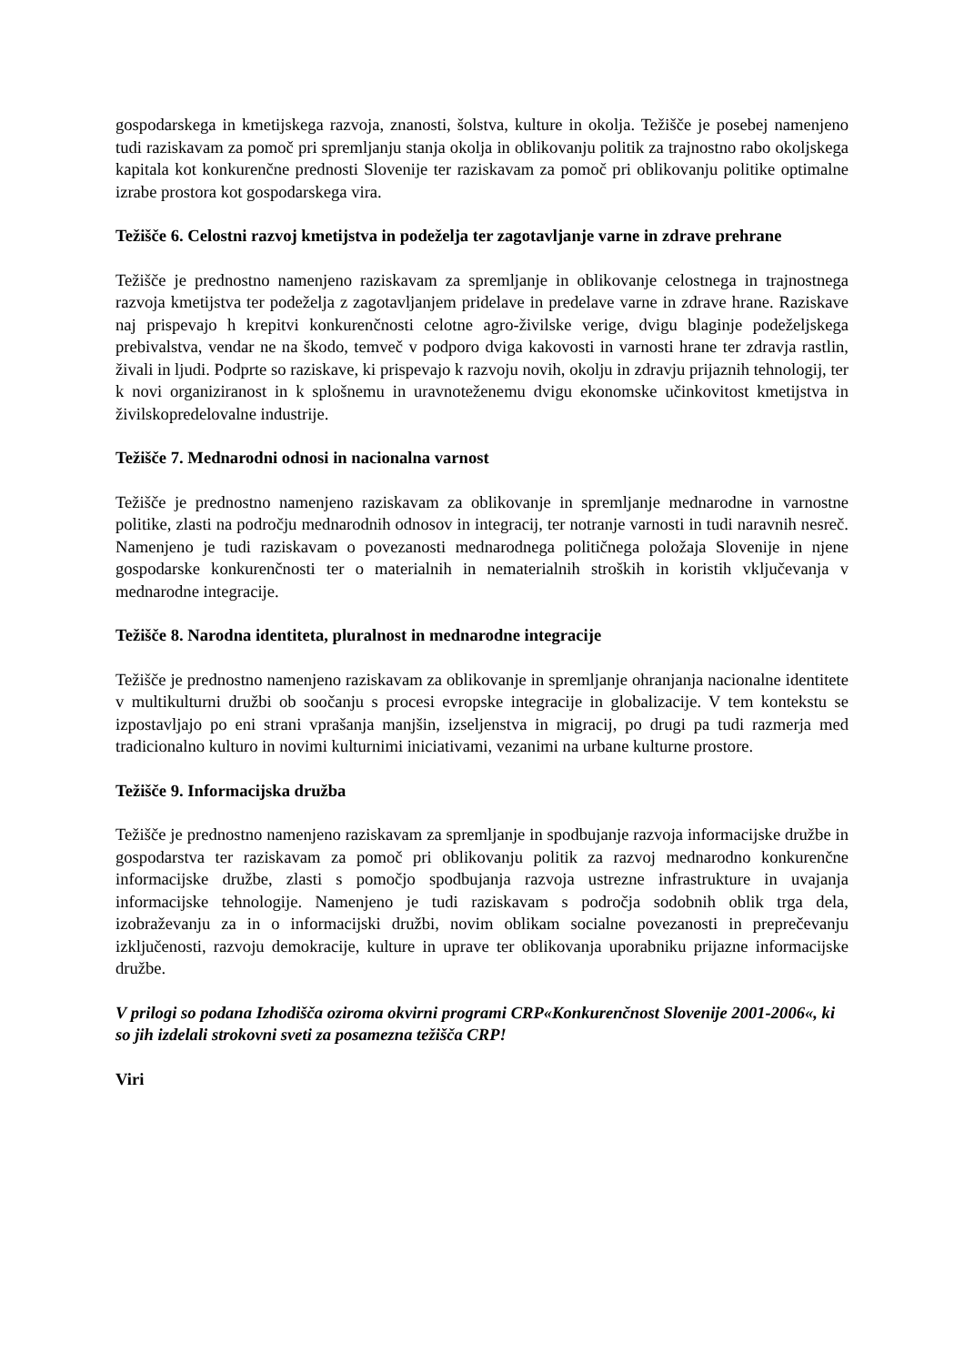gospodarskega in kmetijskega razvoja, znanosti, šolstva, kulture in okolja. Težišče je posebej namenjeno tudi raziskavam za pomoč pri spremljanju stanja okolja in oblikovanju politik za trajnostno rabo okoljskega kapitala kot konkurenčne prednosti Slovenije ter raziskavam za pomoč pri oblikovanju politike optimalne izrabe prostora kot gospodarskega vira.
Težišče 6. Celostni razvoj kmetijstva in podeželja ter zagotavljanje varne in zdrave prehrane
Težišče je prednostno namenjeno raziskavam za spremljanje in oblikovanje celostnega in trajnostnega razvoja kmetijstva ter podeželja z zagotavljanjem pridelave in predelave varne in zdrave hrane. Raziskave naj prispevajo h krepitvi konkurenčnosti celotne agro-živilske verige, dvigu blaginje podeželjskega prebivalstva, vendar ne na škodo, temveč v podporo dviga kakovosti in varnosti hrane ter zdravja rastlin, živali in ljudi. Podprte so raziskave, ki prispevajo k razvoju novih, okolju in zdravju prijaznih tehnologij, ter k novi organiziranost in k splošnemu in uravnoteženemu dvigu ekonomske učinkovitost kmetijstva in živilskopredelovalne industrije.
Težišče 7. Mednarodni odnosi in nacionalna varnost
Težišče je prednostno namenjeno raziskavam za oblikovanje in spremljanje mednarodne in varnostne politike, zlasti na področju mednarodnih odnosov in integracij, ter notranje varnosti in tudi naravnih nesreč. Namenjeno je tudi raziskavam o povezanosti mednarodnega političnega položaja Slovenije in njene gospodarske konkurenčnosti ter o materialnih in nematerialnih stroških in koristih vključevanja v mednarodne integracije.
Težišče 8. Narodna identiteta, pluralnost in mednarodne integracije
Težišče je prednostno namenjeno raziskavam za oblikovanje in spremljanje ohranjanja nacionalne identitete v multikulturni družbi ob soočanju s procesi evropske integracije in globalizacije. V tem kontekstu se izpostavljajo po eni strani vprašanja manjšin, izseljenstva in migracij, po drugi pa tudi razmerja med tradicionalno kulturo in novimi kulturnimi iniciativami, vezanimi na urbane kulturne prostore.
Težišče 9. Informacijska družba
Težišče je prednostno namenjeno raziskavam za spremljanje in spodbujanje razvoja informacijske družbe in gospodarstva ter raziskavam za pomoč pri oblikovanju politik za razvoj mednarodno konkurenčne informacijske družbe, zlasti s pomočjo spodbujanja razvoja ustrezne infrastrukture in uvajanja informacijske tehnologije. Namenjeno je tudi raziskavam s področja sodobnih oblik trga dela, izobraževanju za in o informacijski družbi, novim oblikam socialne povezanosti in preprečevanju izključenosti, razvoju demokracije, kulture in uprave ter oblikovanja uporabniku prijazne informacijske družbe.
V prilogi so podana Izhodišča oziroma okvirni programi CRP«Konkurenčnost Slovenije 2001-2006«, ki so jih izdelali strokovni sveti za posamezna težišča CRP!
Viri